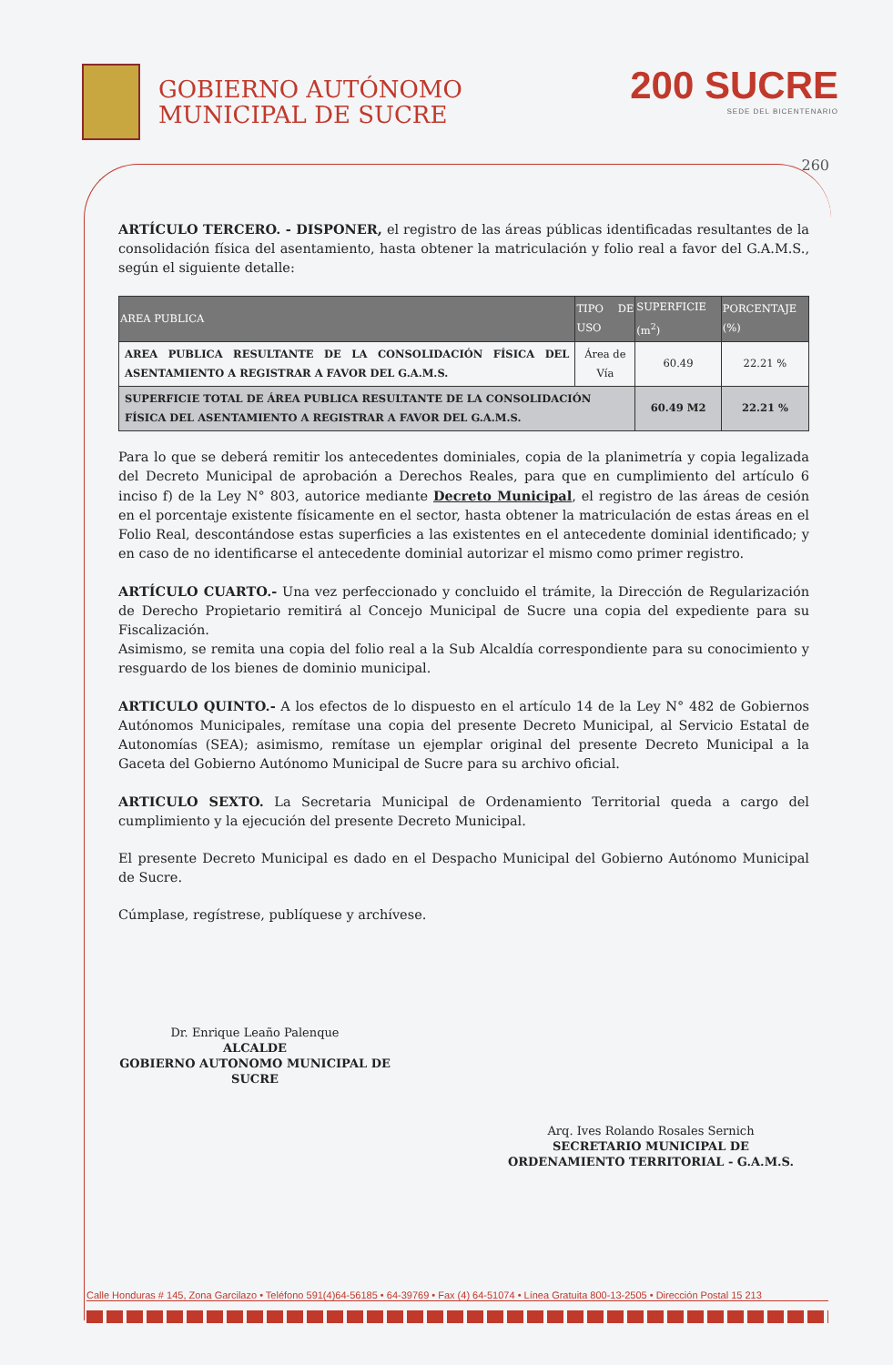GOBIERNO AUTÓNOMO
MUNICIPAL DE SUCRE
200 SUCRE
SEDE DEL BICENTENARIO
260
ARTÍCULO TERCERO. - DISPONER, el registro de las áreas públicas identificadas resultantes de la consolidación física del asentamiento, hasta obtener la matriculación y folio real a favor del G.A.M.S., según el siguiente detalle:
| AREA PUBLICA | TIPO DE USO | SUPERFICIE (m<sup>2</sup>) | PORCENTAJE (%) |
| --- | --- | --- | --- |
| AREA PUBLICA RESULTANTE DE LA CONSOLIDACIÓN FÍSICA DEL ASENTAMIENTO A REGISTRAR A FAVOR DEL G.A.M.S. | Área de Vía | 60.49 | 22.21 % |
| SUPERFICIE TOTAL DE ÁREA PUBLICA RESULTANTE DE LA CONSOLIDACIÓN FÍSICA DEL ASENTAMIENTO A REGISTRAR A FAVOR DEL G.A.M.S. | | 60.49 M2 | 22.21 % |
Para lo que se deberá remitir los antecedentes dominiales, copia de la planimetría y copia legalizada del Decreto Municipal de aprobación a Derechos Reales, para que en cumplimiento del artículo 6 inciso f) de la Ley N° 803, autorice mediante Decreto Municipal, el registro de las áreas de cesión en el porcentaje existente físicamente en el sector, hasta obtener la matriculación de estas áreas en el Folio Real, descontándose estas superficies a las existentes en el antecedente dominial identificado; y en caso de no identificarse el antecedente dominial autorizar el mismo como primer registro.
ARTÍCULO CUARTO.- Una vez perfeccionado y concluido el trámite, la Dirección de Regularización de Derecho Propietario remitirá al Concejo Municipal de Sucre una copia del expediente para su Fiscalización.
Asimismo, se remita una copia del folio real a la Sub Alcaldía correspondiente para su conocimiento y resguardo de los bienes de dominio municipal.
ARTICULO QUINTO.- A los efectos de lo dispuesto en el artículo 14 de la Ley N° 482 de Gobiernos Autónomos Municipales, remítase una copia del presente Decreto Municipal, al Servicio Estatal de Autonomías (SEA); asimismo, remítase un ejemplar original del presente Decreto Municipal a la Gaceta del Gobierno Autónomo Municipal de Sucre para su archivo oficial.
ARTICULO SEXTO. La Secretaria Municipal de Ordenamiento Territorial queda a cargo del cumplimiento y la ejecución del presente Decreto Municipal.
El presente Decreto Municipal es dado en el Despacho Municipal del Gobierno Autónomo Municipal de Sucre.
Cúmplase, regístrese, publíquese y archívese.
Dr. Enrique Leaño Palenque
ALCALDE
GOBIERNO AUTONOMO MUNICIPAL DE SUCRE
Arq. Ives Rolando Rosales Sernich
SECRETARIO MUNICIPAL DE
ORDENAMIENTO TERRITORIAL - G.A.M.S.
Calle Honduras # 145, Zona Garcilazo • Teléfono 591(4)64-56185 • 64-39769 • Fax (4) 64-51074 • Línea Gratuita 800-13-2505 • Dirección Postal 15 213